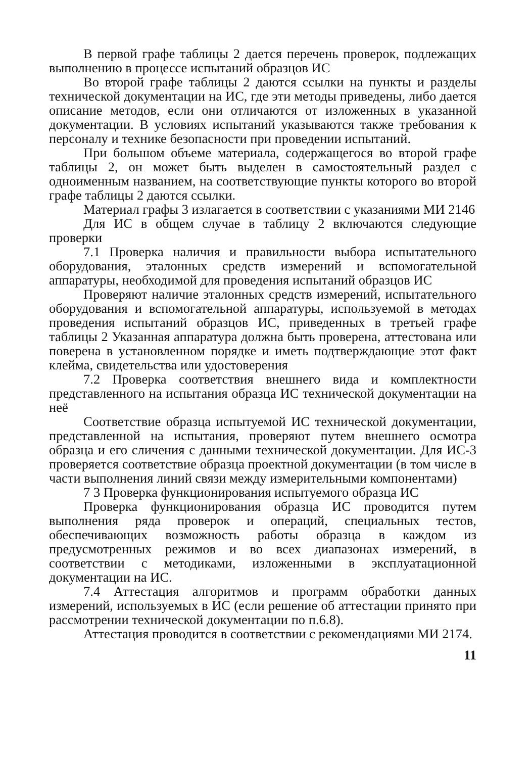В первой графе таблицы 2 дается перечень проверок, подлежащих выполнению в процессе испытаний образцов ИС
Во второй графе таблицы 2 даются ссылки на пункты и разделы технической документации на ИС, где эти методы приведены, либо дается описание методов, если они отличаются от изложенных в указанной документации. В условиях испытаний указываются также требования к персоналу и технике безопасности при проведении испытаний.
При большом объеме материала, содержащегося во второй графе таблицы 2, он может быть выделен в самостоятельный раздел с одноименным названием, на соответствующие пункты которого во второй графе таблицы 2 даются ссылки.
Материал графы 3 излагается в соответствии с указаниями МИ 2146
Для ИС в общем случае в таблицу 2 включаются следующие проверки
7.1 Проверка наличия и правильности выбора испытательного оборудования, эталонных средств измерений и вспомогательной аппаратуры, необходимой для проведения испытаний образцов ИС
Проверяют наличие эталонных средств измерений, испытательного оборудования и вспомогательной аппаратуры, используемой в методах проведения испытаний образцов ИС, приведенных в третьей графе таблицы 2 Указанная аппаратура должна быть проверена, аттестована или поверена в установленном порядке и иметь подтверждающие этот факт клейма, свидетельства или удостоверения
7.2 Проверка соответствия внешнего вида и комплектности представленного на испытания образца ИС технической документации на неё
Соответствие образца испытуемой ИС технической документации, представленной на испытания, проверяют путем внешнего осмотра образца и его сличения с данными технической документации. Для ИС-3 проверяется соответствие образца проектной документации (в том числе в части выполнения линий связи между измерительными компонентами)
7 3 Проверка функционирования испытуемого образца ИС
Проверка функционирования образца ИС проводится путем выполнения ряда проверок и операций, специальных тестов, обеспечивающих возможность работы образца в каждом из предусмотренных режимов и во всех диапазонах измерений, в соответствии с методиками, изложенными в эксплуатационной документации на ИС.
7.4 Аттестация алгоритмов и программ обработки данных измерений, используемых в ИС (если решение об аттестации принято при рассмотрении технической документации по п.6.8).
Аттестация проводится в соответствии с рекомендациями МИ 2174.
11